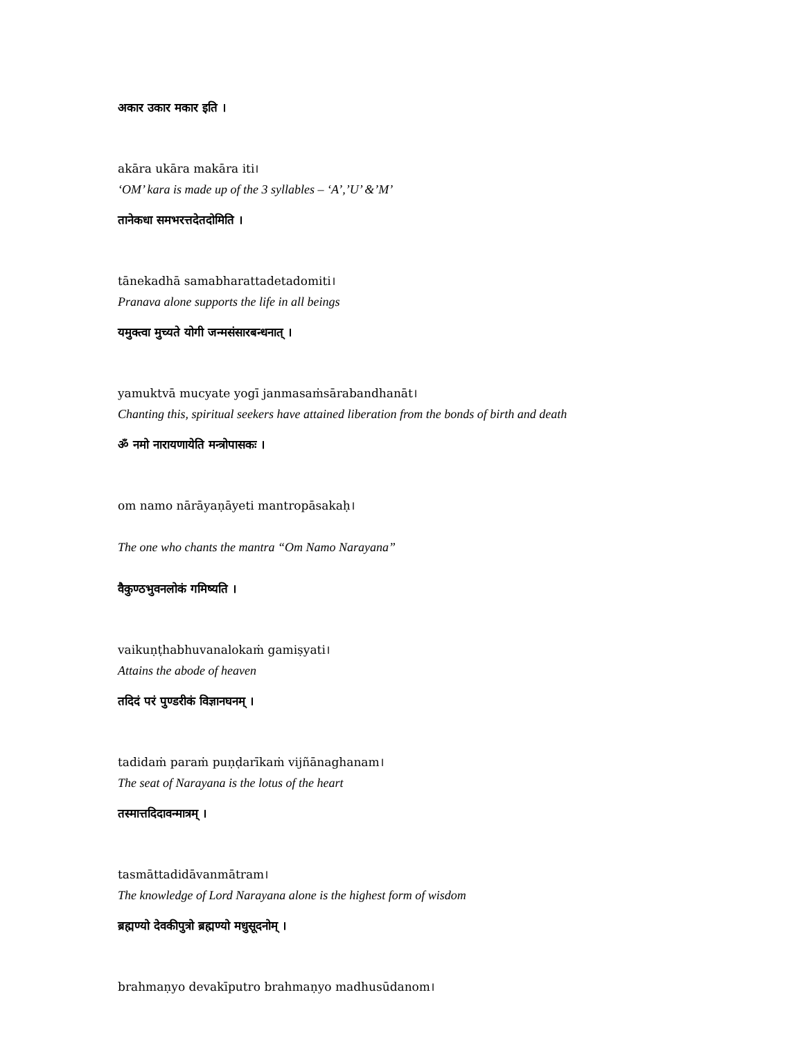अकार उकार मकार इति ।
akāra ukāra makāra iti।
‘OM’ kara is made up of the 3 syllables – ‘A’,’U’ &’M’
तानेकधा समभरत्तदेतदोमिति ।
tānekadhā samabharattadetadomiti।
Pranava alone supports the life in all beings
यमुक्त्वा मुच्यते योगी जन्मसंसारबन्धनात् ।
yamuktvā mucyate yogī janmasaṁsārabandhanāt।
Chanting this, spiritual seekers have attained liberation from the bonds of birth and death
ॐ नमो नारायणायेति मन्त्रोपासकः ।
om namo nārāyaṇāyeti mantropāsakaḥ।
The one who chants the mantra “Om Namo Narayana”
वैकुण्ठभुवनलोकं गमिष्यति ।
vaikuṇṭhabhuvanalokaṁ gamiṣyati।
Attains the abode of heaven
तदिदं परं पुण्डरीकं विज्ञानघनम् ।
tadidaṁ paraṁ puṇḍarīkaṁ vijñānaghanam।
The seat of Narayana is the lotus of the heart
तस्मात्तदिदावन्मात्रम् ।
tasmāttadidāvanmātram।
The knowledge of Lord Narayana alone is the highest form of wisdom
ब्रह्मण्यो देवकीपुत्रो ब्रह्मण्यो मधुसूदनोम् ।
brahmaṇyo devakīputro brahmaṇyo madhusūdanom।